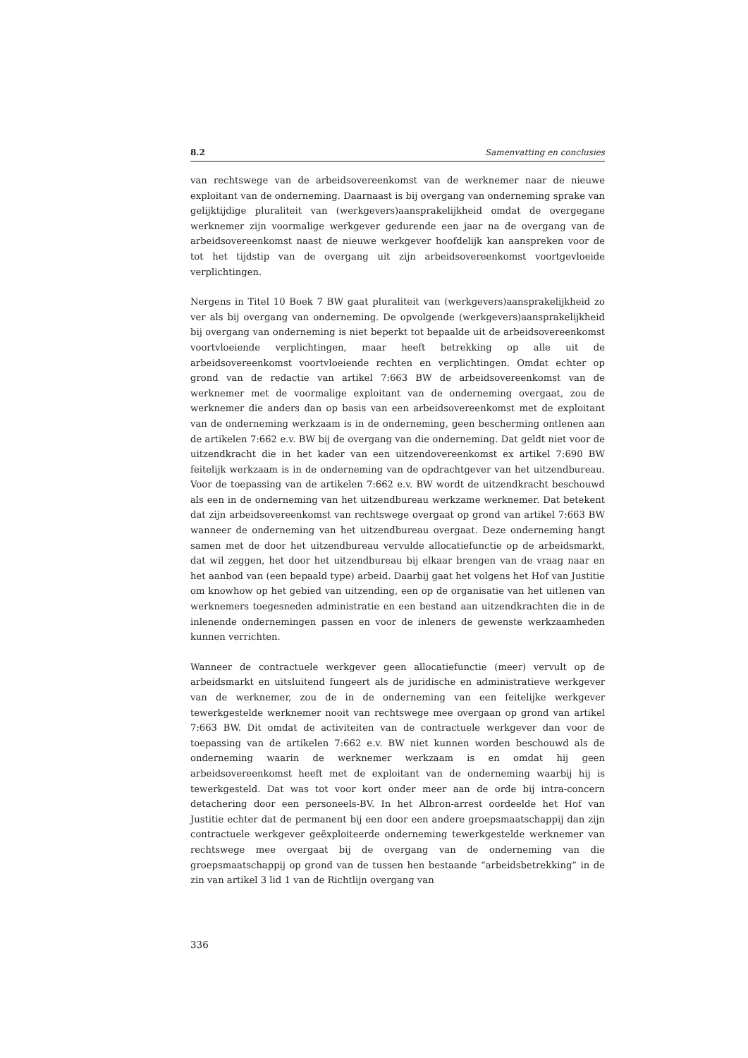8.2 Samenvatting en conclusies
van rechtswege van de arbeidsovereenkomst van de werknemer naar de nieuwe exploitant van de onderneming. Daarnaast is bij overgang van onderneming sprake van gelijktijdige pluraliteit van (werkgevers)aansprakelijkheid omdat de overgegane werknemer zijn voormalige werkgever gedurende een jaar na de overgang van de arbeidsovereenkomst naast de nieuwe werkgever hoofdelijk kan aanspreken voor de tot het tijdstip van de overgang uit zijn arbeidsovereenkomst voortgevloeide verplichtingen.
Nergens in Titel 10 Boek 7 BW gaat pluraliteit van (werkgevers)aansprakelijkheid zo ver als bij overgang van onderneming. De opvolgende (werkgevers)aansprakelijkheid bij overgang van onderneming is niet beperkt tot bepaalde uit de arbeidsovereenkomst voortvloeiende verplichtingen, maar heeft betrekking op alle uit de arbeidsovereenkomst voortvloeiende rechten en verplichtingen. Omdat echter op grond van de redactie van artikel 7:663 BW de arbeidsovereenkomst van de werknemer met de voormalige exploitant van de onderneming overgaat, zou de werknemer die anders dan op basis van een arbeidsovereenkomst met de exploitant van de onderneming werkzaam is in de onderneming, geen bescherming ontlenen aan de artikelen 7:662 e.v. BW bij de overgang van die onderneming. Dat geldt niet voor de uitzendkracht die in het kader van een uitzendovereenkomst ex artikel 7:690 BW feitelijk werkzaam is in de onderneming van de opdrachtgever van het uitzendbureau. Voor de toepassing van de artikelen 7:662 e.v. BW wordt de uitzendkracht beschouwd als een in de onderneming van het uitzendbureau werkzame werknemer. Dat betekent dat zijn arbeidsovereenkomst van rechtswege overgaat op grond van artikel 7:663 BW wanneer de onderneming van het uitzendbureau overgaat. Deze onderneming hangt samen met de door het uitzendbureau vervulde allocatiefunctie op de arbeidsmarkt, dat wil zeggen, het door het uitzendbureau bij elkaar brengen van de vraag naar en het aanbod van (een bepaald type) arbeid. Daarbij gaat het volgens het Hof van Justitie om knowhow op het gebied van uitzending, een op de organisatie van het uitlenen van werknemers toegesneden administratie en een bestand aan uitzendkrachten die in de inlenende ondernemingen passen en voor de inleners de gewenste werkzaamheden kunnen verrichten.
Wanneer de contractuele werkgever geen allocatiefunctie (meer) vervult op de arbeidsmarkt en uitsluitend fungeert als de juridische en administratieve werkgever van de werknemer, zou de in de onderneming van een feitelijke werkgever tewerkgestelde werknemer nooit van rechtswege mee overgaan op grond van artikel 7:663 BW. Dit omdat de activiteiten van de contractuele werkgever dan voor de toepassing van de artikelen 7:662 e.v. BW niet kunnen worden beschouwd als de onderneming waarin de werknemer werkzaam is en omdat hij geen arbeidsovereenkomst heeft met de exploitant van de onderneming waarbij hij is tewerkgesteld. Dat was tot voor kort onder meer aan de orde bij intra-concern detachering door een personeels-BV. In het Albron-arrest oordeelde het Hof van Justitie echter dat de permanent bij een door een andere groepsmaatschappij dan zijn contractuele werkgever geëxploiteerde onderneming tewerkgestelde werknemer van rechtswege mee overgaat bij de overgang van de onderneming van die groepsmaatschappij op grond van de tussen hen bestaande “arbeidsbetrekking” in de zin van artikel 3 lid 1 van de Richtlijn overgang van
336